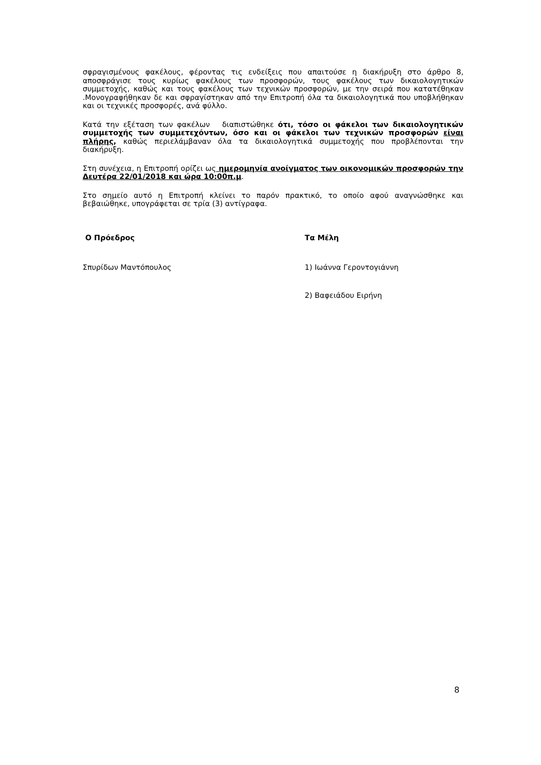σφραγισμένους φακέλους, φέροντας τις ενδείξεις που απαιτούσε η διακήρυξη στο άρθρο 8, αποσφράγισε τους κυρίως φακέλους των προσφορών, τους φακέλους των δικαιολογητικών συμμετοχής, καθώς και τους φακέλους των τεχνικών προσφορών, με την σειρά που κατατέθηκαν .Μονογραφήθηκαν δε και σφραγίστηκαν από την Επιτροπή όλα τα δικαιολογητικά που υποβλήθηκαν και οι τεχνικές προσφορές, ανά φύλλο.
Κατά την εξέταση των φακέλων διαπιστώθηκε ότι, τόσο οι φάκελοι των δικαιολογητικών συμμετοχής των συμμετεχόντων, όσο και οι φάκελοι των τεχνικών προσφορών είναι πλήρης, καθώς περιελάμβαναν όλα τα δικαιολογητικά συμμετοχής που προβλέπονται την διακήρυξη.
Στη συνέχεια, η Επιτροπή ορίζει ως ημερομηνία ανοίγματος των οικονομικών προσφορών την Δευτέρα 22/01/2018 και ώρα 10:00π.μ.
Στο σημείο αυτό η Επιτροπή κλείνει το παρόν πρακτικό, το οποίο αφού αναγνώσθηκε και βεβαιώθηκε, υπογράφεται σε τρία (3) αντίγραφα.
Ο Πρόεδρος
Σπυρίδων Μαντόπουλος
Τα Μέλη
1) Ιωάννα Γεροντογιάννη
2) Βαφειάδου Ειρήνη
8